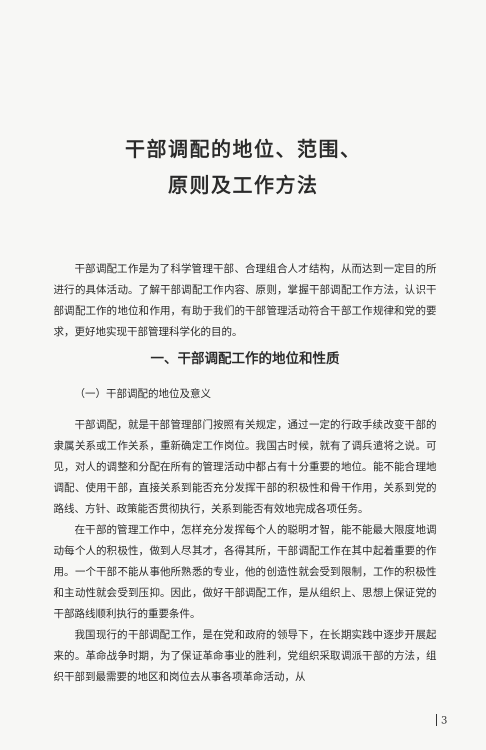干部调配的地位、范围、
原则及工作方法
干部调配工作是为了科学管理干部、合理组合人才结构，从而达到一定目的所进行的具体活动。了解干部调配工作内容、原则，掌握干部调配工作方法，认识干部调配工作的地位和作用，有助于我们的干部管理活动符合干部工作规律和党的要求，更好地实现干部管理科学化的目的。
一、干部调配工作的地位和性质
（一）干部调配的地位及意义
干部调配，就是干部管理部门按照有关规定，通过一定的行政手续改变干部的隶属关系或工作关系，重新确定工作岗位。我国古时候，就有了调兵遣将之说。可见，对人的调整和分配在所有的管理活动中都占有十分重要的地位。能不能合理地调配、使用干部，直接关系到能否充分发挥干部的积极性和骨干作用，关系到党的路线、方针、政策能否贯彻执行，关系到能否有效地完成各项任务。
在干部的管理工作中，怎样充分发挥每个人的聪明才智，能不能最大限度地调动每个人的积极性，做到人尽其才，各得其所，干部调配工作在其中起着重要的作用。一个干部不能从事他所熟悉的专业，他的创造性就会受到限制，工作的积极性和主动性就会受到压抑。因此，做好干部调配工作，是从组织上、思想上保证党的干部路线顺利执行的重要条件。
我国现行的干部调配工作，是在党和政府的领导下，在长期实践中逐步开展起来的。革命战争时期，为了保证革命事业的胜利，党组织采取调派干部的方法，组织干部到最需要的地区和岗位去从事各项革命活动，从
3